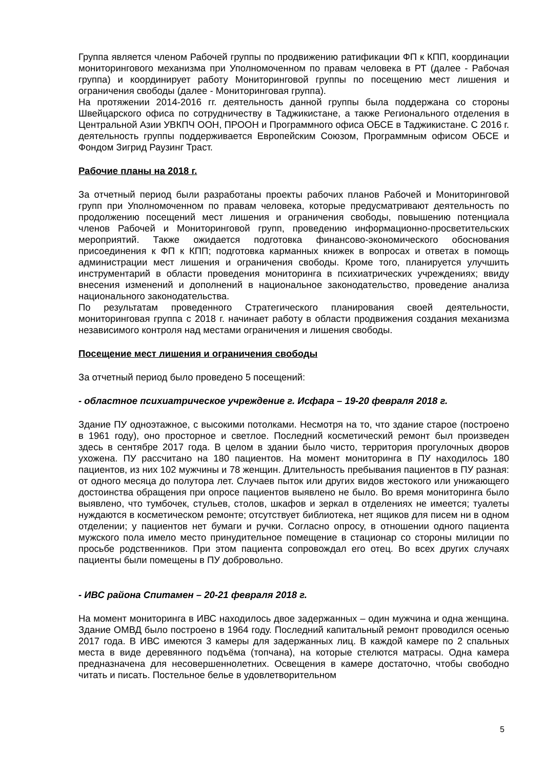Группа является членом Рабочей группы по продвижению ратификации ФП к КПП, координации мониторингового механизма при Уполномоченном по правам человека в РТ (далее - Рабочая группа) и координирует работу Мониторинговой группы по посещению мест лишения и ограничения свободы (далее - Мониторинговая группа).
На протяжении 2014-2016 гг. деятельность данной группы была поддержана со стороны Швейцарского офиса по сотрудничеству в Таджикистане, а также Регионального отделения в Центральной Азии УВКПЧ ООН, ПРООН и Программного офиса ОБСЕ в Таджикистане. С 2016 г. деятельность группы поддерживается Европейским Союзом, Программным офисом ОБСЕ и Фондом Зигрид Раузинг Траст.
Рабочие планы на 2018 г.
За отчетный период были разработаны проекты рабочих планов Рабочей и Мониторинговой групп при Уполномоченном по правам человека, которые предусматривают деятельность по продолжению посещений мест лишения и ограничения свободы, повышению потенциала членов Рабочей и Мониторинговой групп, проведению информационно-просветительских мероприятий. Также ожидается подготовка финансово-экономического обоснования присоединения к ФП к КПП; подготовка карманных книжек в вопросах и ответах в помощь администрации мест лишения и ограничения свободы. Кроме того, планируется улучшить инструментарий в области проведения мониторинга в психиатрических учреждениях; ввиду внесения изменений и дополнений в национальное законодательство, проведение анализа национального законодательства.
По результатам проведенного Стратегического планирования своей деятельности, мониторинговая группа с 2018 г. начинает работу в области продвижения создания механизма независимого контроля над местами ограничения и лишения свободы.
Посещение мест лишения и ограничения свободы
За отчетный период было проведено 5 посещений:
- областное психиатрическое учреждение г. Исфара – 19-20 февраля 2018 г.
Здание ПУ одноэтажное, с высокими потолками. Несмотря на то, что здание старое (построено в 1961 году), оно просторное и светлое. Последний косметический ремонт был произведен здесь в сентябре 2017 года. В целом в здании было чисто, территория прогулочных дворов ухожена. ПУ рассчитано на 180 пациентов. На момент мониторинга в ПУ находилось 180 пациентов, из них 102 мужчины и 78 женщин. Длительность пребывания пациентов в ПУ разная: от одного месяца до полутора лет. Случаев пыток или других видов жестокого или унижающего достоинства обращения при опросе пациентов выявлено не было. Во время мониторинга было выявлено, что тумбочек, стульев, столов, шкафов и зеркал в отделениях не имеется; туалеты нуждаются в косметическом ремонте; отсутствует библиотека, нет ящиков для писем ни в одном отделении; у пациентов нет бумаги и ручки. Согласно опросу, в отношении одного пациента мужского пола имело место принудительное помещение в стационар со стороны милиции по просьбе родственников. При этом пациента сопровождал его отец. Во всех других случаях пациенты были помещены в ПУ добровольно.
- ИВС района Спитамен – 20-21 февраля 2018 г.
На момент мониторинга в ИВС находилось двое задержанных – один мужчина и одна женщина. Здание ОМВД было построено в 1964 году. Последний капитальный ремонт проводился осенью 2017 года. В ИВС имеются 3 камеры для задержанных лиц. В каждой камере по 2 спальных места в виде деревянного подъёма (топчана), на которые стелются матрасы. Одна камера предназначена для несовершеннолетних. Освещения в камере достаточно, чтобы свободно читать и писать. Постельное белье в удовлетворительном
5